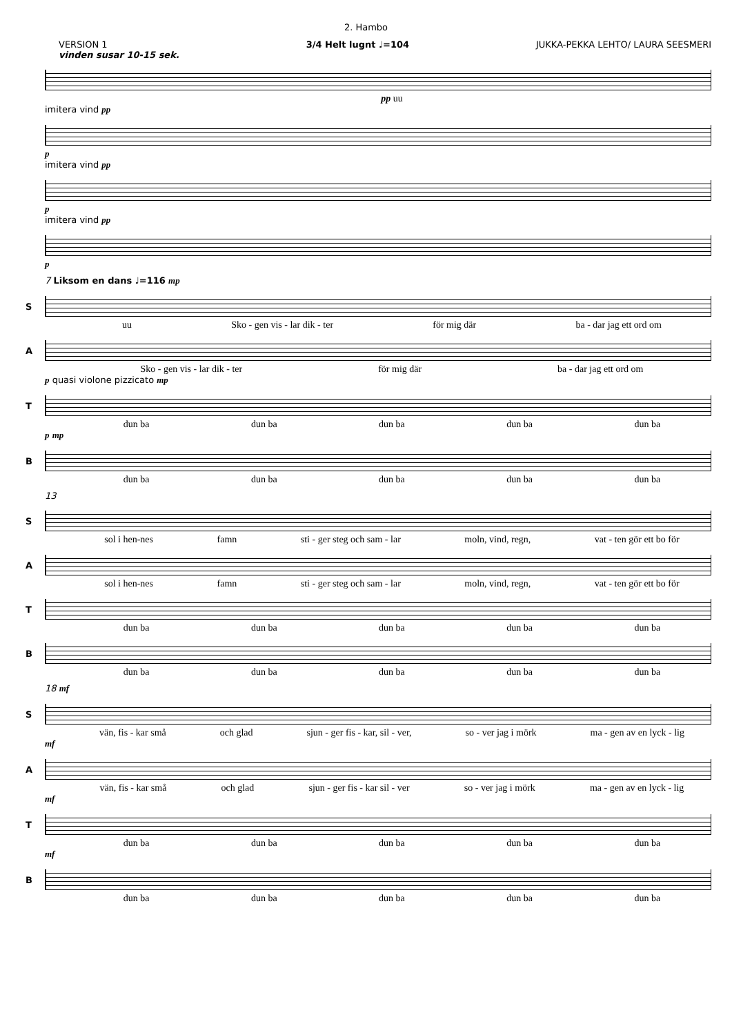2. Hambo
VERSION 1
vinden susar 10-15 sek.
3/4 Helt lugnt ♩=104 JUKKA-PEKKA LEHTO/ LAURA SEESMERI
pp uu
imitera vind pp
p
imitera vind pp
p
imitera vind pp
p
7 Liksom en dans ♩=116 mp
S
uu Sko - gen vis - lar dik - ter för mig där ba - dar jag ett ord om
A
Sko - gen vis - lar dik - ter för mig där ba - dar jag ett ord om
p quasi violone pizzicato mp
T
dun ba dun ba dun ba dun ba dun ba
p mp
B
dun ba dun ba dun ba dun ba dun ba
13
S
sol i hen-nes famn sti - ger steg och sam - lar moln, vind, regn, vat - ten gör ett bo för
A
sol i hen-nes famn sti - ger steg och sam - lar moln, vind, regn, vat - ten gör ett bo för
T
dun ba dun ba dun ba dun ba dun ba
B
dun ba dun ba dun ba dun ba dun ba
18 mf
S
vän, fis - kar små och glad sjun - ger fis - kar, sil - ver, so - ver jag i mörk ma - gen av en lyck - lig
mf
A
vän, fis - kar små och glad sjun - ger fis - kar sil - ver so - ver jag i mörk ma - gen av en lyck - lig
mf
T
dun ba dun ba dun ba dun ba dun ba
mf
B
dun ba dun ba dun ba dun ba dun ba